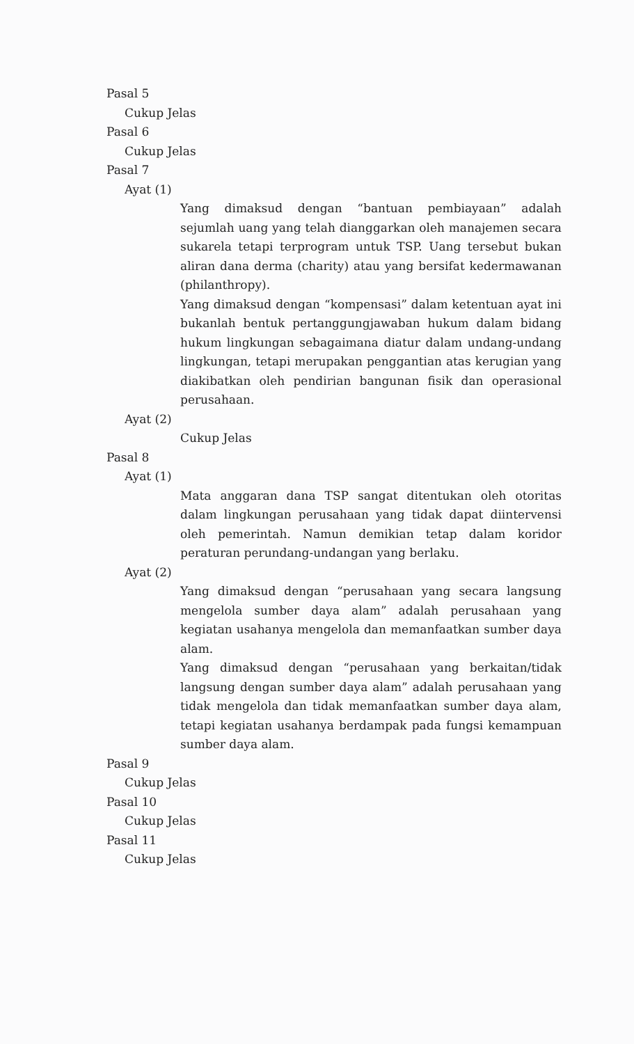Pasal 5
Cukup Jelas
Pasal 6
Cukup Jelas
Pasal 7
Ayat (1)
Yang dimaksud dengan “bantuan pembiayaan” adalah sejumlah uang yang telah dianggarkan oleh manajemen secara sukarela tetapi terprogram untuk TSP. Uang tersebut bukan aliran dana derma (charity) atau yang bersifat kedermawanan (philanthropy).
Yang dimaksud dengan “kompensasi” dalam ketentuan ayat ini bukanlah bentuk pertanggungjawaban hukum dalam bidang hukum lingkungan sebagaimana diatur dalam undang-undang lingkungan, tetapi merupakan penggantian atas kerugian yang diakibatkan oleh pendirian bangunan fisik dan operasional perusahaan.
Ayat (2)
Cukup Jelas
Pasal 8
Ayat (1)
Mata anggaran dana TSP sangat ditentukan oleh otoritas dalam lingkungan perusahaan yang tidak dapat diintervensi oleh pemerintah. Namun demikian tetap dalam koridor peraturan perundang-undangan yang berlaku.
Ayat (2)
Yang dimaksud dengan “perusahaan yang secara langsung mengelola sumber daya alam” adalah perusahaan yang kegiatan usahanya mengelola dan memanfaatkan sumber daya alam.
Yang dimaksud dengan “perusahaan yang berkaitan/tidak langsung dengan sumber daya alam” adalah perusahaan yang tidak mengelola dan tidak memanfaatkan sumber daya alam, tetapi kegiatan usahanya berdampak pada fungsi kemampuan sumber daya alam.
Pasal 9
Cukup Jelas
Pasal 10
Cukup Jelas
Pasal 11
Cukup Jelas